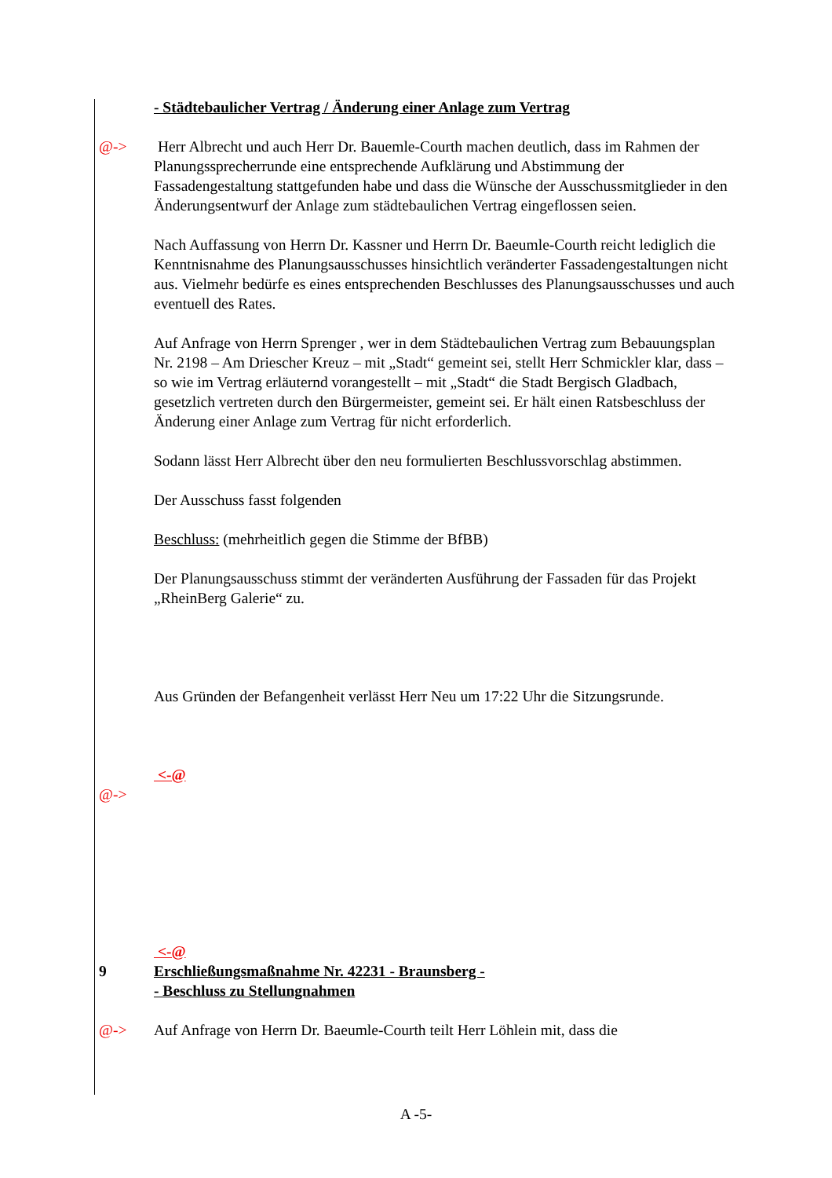- Städtebaulicher Vertrag / Änderung einer Anlage zum Vertrag
@-> Herr Albrecht und auch Herr Dr. Bauemle-Courth machen deutlich, dass im Rahmen der Planungssprecherrunde eine entsprechende Aufklärung und Abstimmung der Fassadengestaltung stattgefunden habe und dass die Wünsche der Ausschussmitglieder in den Änderungsentwurf der Anlage zum städtebaulichen Vertrag eingeflossen seien.
Nach Auffassung von Herrn Dr. Kassner und Herrn Dr. Baeumle-Courth reicht lediglich die Kenntnisnahme des Planungsausschusses hinsichtlich veränderter Fassadengestaltungen nicht aus. Vielmehr bedürfe es eines entsprechenden Beschlusses des Planungsausschusses und auch eventuell des Rates.
Auf Anfrage von Herrn Sprenger , wer in dem Städtebaulichen Vertrag zum Bebauungsplan Nr. 2198 – Am Driescher Kreuz – mit „Stadt“ gemeint sei, stellt Herr Schmickler klar, dass – so wie im Vertrag erläuternd vorangestellt – mit „Stadt“ die Stadt Bergisch Gladbach, gesetzlich vertreten durch den Bürgermeister, gemeint sei. Er hält einen Ratsbeschluss der Änderung einer Anlage zum Vertrag für nicht erforderlich.
Sodann lässt Herr Albrecht über den neu formulierten Beschlussvorschlag abstimmen.
Der Ausschuss fasst folgenden
Beschluss: (mehrheitlich gegen die Stimme der BfBB)
Der Planungsausschuss stimmt der veränderten Ausführung der Fassaden für das Projekt „RheinBerg Galerie“ zu.
Aus Gründen der Befangenheit verlässt Herr Neu um 17:22 Uhr die Sitzungsrunde.
<-@
@->
<-@
9 Erschließungsmaßnahme Nr. 42231 - Braunsberg -
- Beschluss zu Stellungnahmen
@-> Auf Anfrage von Herrn Dr. Baeumle-Courth teilt Herr Löhlein mit, dass die
A -5-